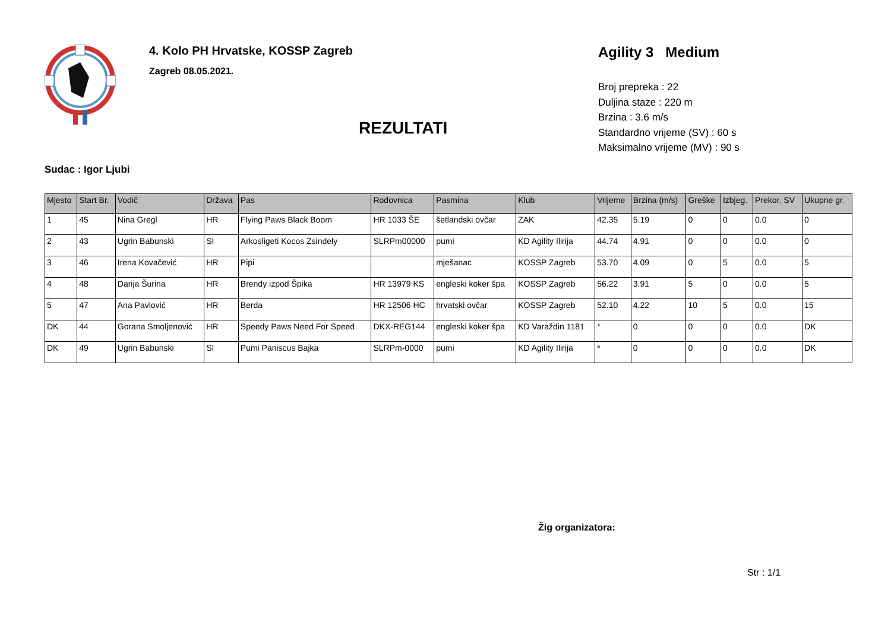4. Kolo PH Hrvatske, KOSSP Zagreb
Zagreb 08.05.2021.
REZULTATI
Agility 3 Medium
Broj prepreka : 22
Duljina staze : 220 m
Brzina : 3.6 m/s
Standardno vrijeme (SV) : 60 s
Maksimalno vrijeme (MV) : 90 s
Sudac : Igor Ljubi
| Mjesto | Start Br. | Vodič | Država | Pas | Rodovnica | Pasmina | Klub | Vrijeme | Brzina (m/s) | Greške | Izbjeg. | Prekor. SV | Ukupne gr. |
| --- | --- | --- | --- | --- | --- | --- | --- | --- | --- | --- | --- | --- | --- |
| 1 | 45 | Nina Gregl | HR | Flying Paws Black Boom | HR 1033 ŠE | šetlandski ovčar | ZAK | 42.35 | 5.19 | 0 | 0 | 0.0 | 0 |
| 2 | 43 | Ugrin Babunski | SI | Arkosligeti Kocos Zsindely | SLRPm00000 | pumi | KD Agility Ilirija | 44.74 | 4.91 | 0 | 0 | 0.0 | 0 |
| 3 | 46 | Irena Kovačević | HR | Pipi | | mješanac | KOSSP Zagreb | 53.70 | 4.09 | 0 | 5 | 0.0 | 5 |
| 4 | 48 | Darija Šurina | HR | Brendy izpod Špika | HR 13979 KS | engleski koker špa | KOSSP Zagreb | 56.22 | 3.91 | 5 | 0 | 0.0 | 5 |
| 5 | 47 | Ana Pavlović | HR | Berda | HR 12506 HC | hrvatski ovčar | KOSSP Zagreb | 52.10 | 4.22 | 10 | 5 | 0.0 | 15 |
| DK | 44 | Gorana Smoljenović | HR | Speedy Paws Need For Speed | DKX-REG144 | engleski koker špa | KD Varaždin 1181 | * | 0 | 0 | 0 | 0.0 | DK |
| DK | 49 | Ugrin Babunski | SI | Pumi Paniscus Bajka | SLRPm-0000 | pumi | KD Agility Ilirija | * | 0 | 0 | 0 | 0.0 | DK |
Žig organizatora:
Str : 1/1